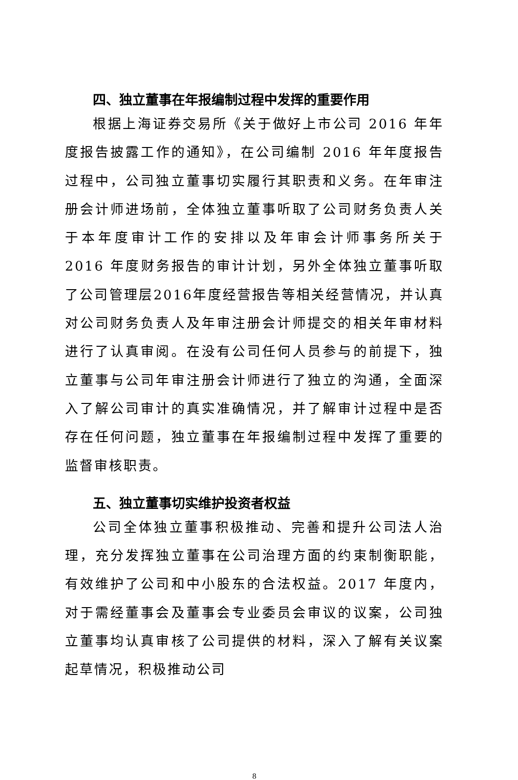四、独立董事在年报编制过程中发挥的重要作用
根据上海证券交易所《关于做好上市公司 2016 年年度报告披露工作的通知》，在公司编制 2016 年年度报告过程中，公司独立董事切实履行其职责和义务。在年审注册会计师进场前，全体独立董事听取了公司财务负责人关于本年度审计工作的安排以及年审会计师事务所关于 2016 年度财务报告的审计计划，另外全体独立董事听取了公司管理层2016年度经营报告等相关经营情况，并认真对公司财务负责人及年审注册会计师提交的相关年审材料进行了认真审阅。在没有公司任何人员参与的前提下，独立董事与公司年审注册会计师进行了独立的沟通，全面深入了解公司审计的真实准确情况，并了解审计过程中是否存在任何问题，独立董事在年报编制过程中发挥了重要的监督审核职责。
五、独立董事切实维护投资者权益
公司全体独立董事积极推动、完善和提升公司法人治理，充分发挥独立董事在公司治理方面的约束制衡职能，有效维护了公司和中小股东的合法权益。2017 年度内，对于需经董事会及董事会专业委员会审议的议案，公司独立董事均认真审核了公司提供的材料，深入了解有关议案起草情况，积极推动公司
8